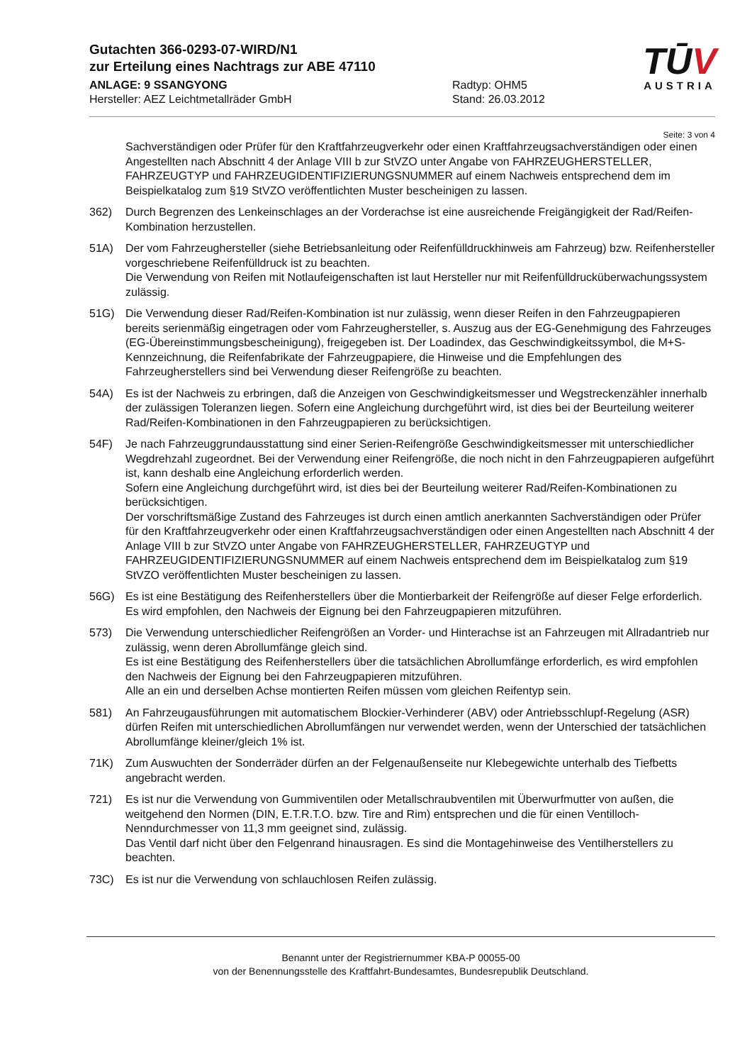Gutachten 366-0293-07-WIRD/N1
zur Erteilung eines Nachtrags zur ABE 47110
ANLAGE: 9 SSANGYONG Radtyp: OHM5
Hersteller: AEZ Leichtmetallräder GmbH Stand: 26.03.2012
TŪV
AUSTRIA
Seite: 3 von 4
Sachverständigen oder Prüfer für den Kraftfahrzeugverkehr oder einen Kraftfahrzeugsachverständigen oder einen Angestellten nach Abschnitt 4 der Anlage VIII b zur StVZO unter Angabe von FAHRZEUGHERSTELLER, FAHRZEUGTYP und FAHRZEUGIDENTIFIZIERUNGSNUMMER auf einem Nachweis entsprechend dem im Beispielkatalog zum §19 StVZO veröffentlichten Muster bescheinigen zu lassen.
362) Durch Begrenzen des Lenkeinschlages an der Vorderachse ist eine ausreichende Freigängigkeit der Rad/Reifen-Kombination herzustellen.
51A) Der vom Fahrzeughersteller (siehe Betriebsanleitung oder Reifenfülldruckhinweis am Fahrzeug) bzw. Reifenhersteller vorgeschriebene Reifenfülldruck ist zu beachten.
Die Verwendung von Reifen mit Notlaufeigenschaften ist laut Hersteller nur mit Reifenfülldrucküberwachungssystem zulässig.
51G) Die Verwendung dieser Rad/Reifen-Kombination ist nur zulässig, wenn dieser Reifen in den Fahrzeugpapieren bereits serienmäßig eingetragen oder vom Fahrzeughersteller, s. Auszug aus der EG-Genehmigung des Fahrzeuges (EG-Übereinstimmungsbescheinigung), freigegeben ist. Der Loadindex, das Geschwindigkeitssymbol, die M+S-Kennzeichnung, die Reifenfabrikate der Fahrzeugpapiere, die Hinweise und die Empfehlungen des Fahrzeugherstellers sind bei Verwendung dieser Reifengröße zu beachten.
54A) Es ist der Nachweis zu erbringen, daß die Anzeigen von Geschwindigkeitsmesser und Wegstreckenzähler innerhalb der zulässigen Toleranzen liegen. Sofern eine Angleichung durchgeführt wird, ist dies bei der Beurteilung weiterer Rad/Reifen-Kombinationen in den Fahrzeugpapieren zu berücksichtigen.
54F) Je nach Fahrzeuggrundausstattung sind einer Serien-Reifengröße Geschwindigkeitsmesser mit unterschiedlicher Wegdrehzahl zugeordnet. Bei der Verwendung einer Reifengröße, die noch nicht in den Fahrzeugpapieren aufgeführt ist, kann deshalb eine Angleichung erforderlich werden.
Sofern eine Angleichung durchgeführt wird, ist dies bei der Beurteilung weiterer Rad/Reifen-Kombinationen zu berücksichtigen.
Der vorschriftsmäßige Zustand des Fahrzeuges ist durch einen amtlich anerkannten Sachverständigen oder Prüfer für den Kraftfahrzeugverkehr oder einen Kraftfahrzeugsachverständigen oder einen Angestellten nach Abschnitt 4 der Anlage VIII b zur StVZO unter Angabe von FAHRZEUGHERSTELLER, FAHRZEUGTYP und FAHRZEUGIDENTIFIZIERUNGSNUMMER auf einem Nachweis entsprechend dem im Beispielkatalog zum §19 StVZO veröffentlichten Muster bescheinigen zu lassen.
56G) Es ist eine Bestätigung des Reifenherstellers über die Montierbarkeit der Reifengröße auf dieser Felge erforderlich. Es wird empfohlen, den Nachweis der Eignung bei den Fahrzeugpapieren mitzuführen.
573) Die Verwendung unterschiedlicher Reifengrößen an Vorder- und Hinterachse ist an Fahrzeugen mit Allradantrieb nur zulässig, wenn deren Abrollumfänge gleich sind.
Es ist eine Bestätigung des Reifenherstellers über die tatsächlichen Abrollumfänge erforderlich, es wird empfohlen den Nachweis der Eignung bei den Fahrzeugpapieren mitzuführen.
Alle an ein und derselben Achse montierten Reifen müssen vom gleichen Reifentyp sein.
581) An Fahrzeugausführungen mit automatischem Blockier-Verhinderer (ABV) oder Antriebsschlupf-Regelung (ASR) dürfen Reifen mit unterschiedlichen Abrollumfängen nur verwendet werden, wenn der Unterschied der tatsächlichen Abrollumfänge kleiner/gleich 1% ist.
71K) Zum Auswuchten der Sonderräder dürfen an der Felgenaußenseite nur Klebegewichte unterhalb des Tiefbetts angebracht werden.
721) Es ist nur die Verwendung von Gummiventilen oder Metallschraubventilen mit Überwurfmutter von außen, die weitgehend den Normen (DIN, E.T.R.T.O. bzw. Tire and Rim) entsprechen und die für einen Ventilloch-Nenndurchmesser von 11,3 mm geeignet sind, zulässig.
Das Ventil darf nicht über den Felgenrand hinausragen. Es sind die Montagehinweise des Ventilherstellers zu beachten.
73C) Es ist nur die Verwendung von schlauchlosen Reifen zulässig.
Benannt unter der Registriernummer KBA-P 00055-00
von der Benennungsstelle des Kraftfahrt-Bundesamtes, Bundesrepublik Deutschland.